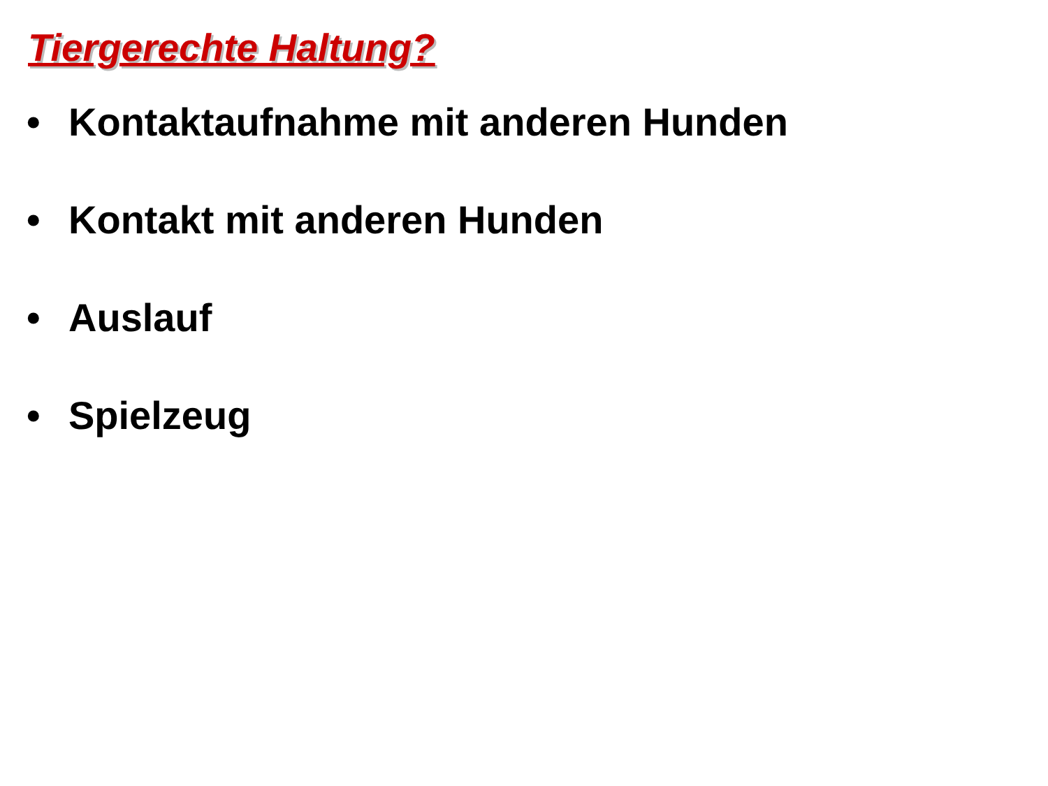Tiergerechte Haltung?
• Kontaktaufnahme mit anderen Hunden
• Kontakt mit anderen Hunden
• Auslauf
• Spielzeug